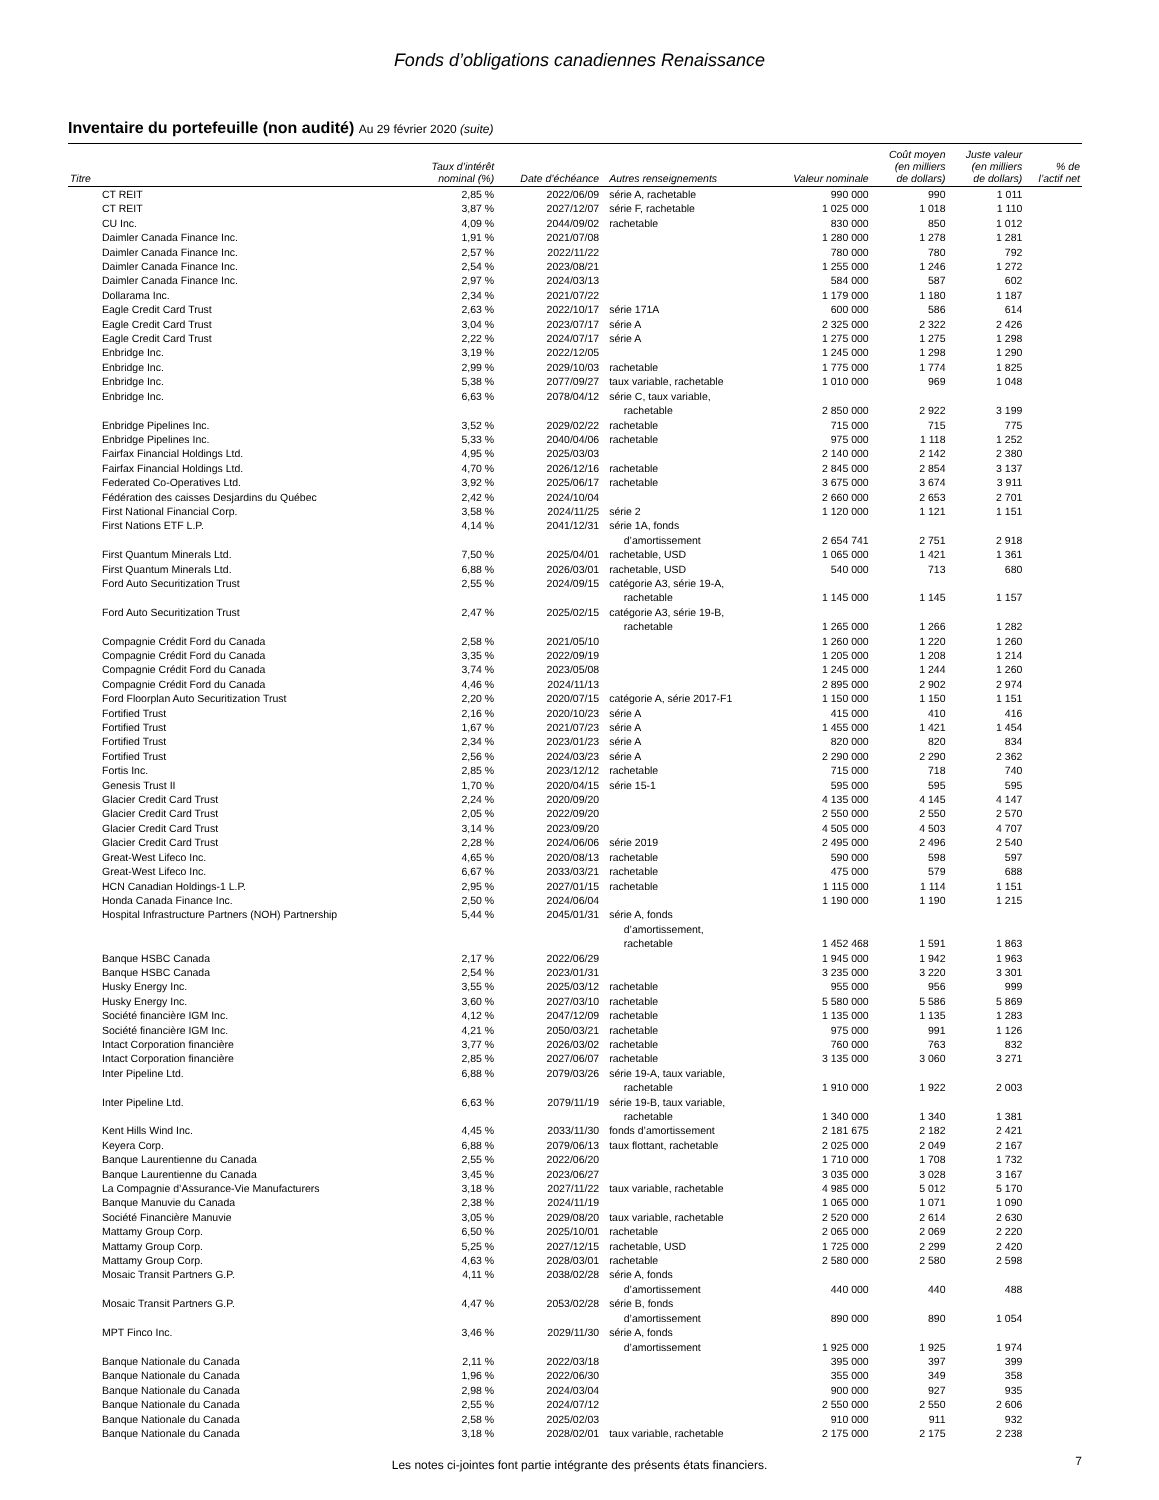Fonds d’obligations canadiennes Renaissance
Inventaire du portefeuille (non audité) Au 29 février 2020 (suite)
| Titre | Taux d’intérêt nominal (%) | Date d’échéance | Autres renseignements | Valeur nominale | Coût moyen (en milliers de dollars) | Juste valeur (en milliers de dollars) | % de l’actif net |
| --- | --- | --- | --- | --- | --- | --- | --- |
| CT REIT | 2,85 % | 2022/06/09 | série A, rachetable | 990 000 | 990 | 1 011 | |
| CT REIT | 3,87 % | 2027/12/07 | série F, rachetable | 1 025 000 | 1 018 | 1 110 | |
| CU Inc. | 4,09 % | 2044/09/02 | rachetable | 830 000 | 850 | 1 012 | |
| Daimler Canada Finance Inc. | 1,91 % | 2021/07/08 | | 1 280 000 | 1 278 | 1 281 | |
| Daimler Canada Finance Inc. | 2,57 % | 2022/11/22 | | 780 000 | 780 | 792 | |
| Daimler Canada Finance Inc. | 2,54 % | 2023/08/21 | | 1 255 000 | 1 246 | 1 272 | |
| Daimler Canada Finance Inc. | 2,97 % | 2024/03/13 | | 584 000 | 587 | 602 | |
| Dollarama Inc. | 2,34 % | 2021/07/22 | | 1 179 000 | 1 180 | 1 187 | |
| Eagle Credit Card Trust | 2,63 % | 2022/10/17 | série 171A | 600 000 | 586 | 614 | |
| Eagle Credit Card Trust | 3,04 % | 2023/07/17 | série A | 2 325 000 | 2 322 | 2 426 | |
| Eagle Credit Card Trust | 2,22 % | 2024/07/17 | série A | 1 275 000 | 1 275 | 1 298 | |
| Enbridge Inc. | 3,19 % | 2022/12/05 | | 1 245 000 | 1 298 | 1 290 | |
| Enbridge Inc. | 2,99 % | 2029/10/03 | rachetable | 1 775 000 | 1 774 | 1 825 | |
| Enbridge Inc. | 5,38 % | 2077/09/27 | taux variable, rachetable | 1 010 000 | 969 | 1 048 | |
| Enbridge Inc. | 6,63 % | 2078/04/12 | série C, taux variable, rachetable | 2 850 000 | 2 922 | 3 199 | |
| Enbridge Pipelines Inc. | 3,52 % | 2029/02/22 | rachetable | 715 000 | 715 | 775 | |
| Enbridge Pipelines Inc. | 5,33 % | 2040/04/06 | rachetable | 975 000 | 1 118 | 1 252 | |
| Fairfax Financial Holdings Ltd. | 4,95 % | 2025/03/03 | | 2 140 000 | 2 142 | 2 380 | |
| Fairfax Financial Holdings Ltd. | 4,70 % | 2026/12/16 | rachetable | 2 845 000 | 2 854 | 3 137 | |
| Federated Co-Operatives Ltd. | 3,92 % | 2025/06/17 | rachetable | 3 675 000 | 3 674 | 3 911 | |
| Fédération des caisses Desjardins du Québec | 2,42 % | 2024/10/04 | | 2 660 000 | 2 653 | 2 701 | |
| First National Financial Corp. | 3,58 % | 2024/11/25 | série 2 | 1 120 000 | 1 121 | 1 151 | |
| First Nations ETF L.P. | 4,14 % | 2041/12/31 | série 1A, fonds d’amortissement | 2 654 741 | 2 751 | 2 918 | |
| First Quantum Minerals Ltd. | 7,50 % | 2025/04/01 | rachetable, USD | 1 065 000 | 1 421 | 1 361 | |
| First Quantum Minerals Ltd. | 6,88 % | 2026/03/01 | rachetable, USD | 540 000 | 713 | 680 | |
| Ford Auto Securitization Trust | 2,55 % | 2024/09/15 | catégorie A3, série 19-A, rachetable | 1 145 000 | 1 145 | 1 157 | |
| Ford Auto Securitization Trust | 2,47 % | 2025/02/15 | catégorie A3, série 19-B, rachetable | 1 265 000 | 1 266 | 1 282 | |
| Compagnie Crédit Ford du Canada | 2,58 % | 2021/05/10 | | 1 260 000 | 1 220 | 1 260 | |
| Compagnie Crédit Ford du Canada | 3,35 % | 2022/09/19 | | 1 205 000 | 1 208 | 1 214 | |
| Compagnie Crédit Ford du Canada | 3,74 % | 2023/05/08 | | 1 245 000 | 1 244 | 1 260 | |
| Compagnie Crédit Ford du Canada | 4,46 % | 2024/11/13 | | 2 895 000 | 2 902 | 2 974 | |
| Ford Floorplan Auto Securitization Trust | 2,20 % | 2020/07/15 | catégorie A, série 2017-F1 | 1 150 000 | 1 150 | 1 151 | |
| Fortified Trust | 2,16 % | 2020/10/23 | série A | 415 000 | 410 | 416 | |
| Fortified Trust | 1,67 % | 2021/07/23 | série A | 1 455 000 | 1 421 | 1 454 | |
| Fortified Trust | 2,34 % | 2023/01/23 | série A | 820 000 | 820 | 834 | |
| Fortified Trust | 2,56 % | 2024/03/23 | série A | 2 290 000 | 2 290 | 2 362 | |
| Fortis Inc. | 2,85 % | 2023/12/12 | rachetable | 715 000 | 718 | 740 | |
| Genesis Trust II | 1,70 % | 2020/04/15 | série 15-1 | 595 000 | 595 | 595 | |
| Glacier Credit Card Trust | 2,24 % | 2020/09/20 | | 4 135 000 | 4 145 | 4 147 | |
| Glacier Credit Card Trust | 2,05 % | 2022/09/20 | | 2 550 000 | 2 550 | 2 570 | |
| Glacier Credit Card Trust | 3,14 % | 2023/09/20 | | 4 505 000 | 4 503 | 4 707 | |
| Glacier Credit Card Trust | 2,28 % | 2024/06/06 | série 2019 | 2 495 000 | 2 496 | 2 540 | |
| Great-West Lifeco Inc. | 4,65 % | 2020/08/13 | rachetable | 590 000 | 598 | 597 | |
| Great-West Lifeco Inc. | 6,67 % | 2033/03/21 | rachetable | 475 000 | 579 | 688 | |
| HCN Canadian Holdings-1 L.P. | 2,95 % | 2027/01/15 | rachetable | 1 115 000 | 1 114 | 1 151 | |
| Honda Canada Finance Inc. | 2,50 % | 2024/06/04 | | 1 190 000 | 1 190 | 1 215 | |
| Hospital Infrastructure Partners (NOH) Partnership | 5,44 % | 2045/01/31 | série A, fonds d’amortissement, rachetable | 1 452 468 | 1 591 | 1 863 | |
| Banque HSBC Canada | 2,17 % | 2022/06/29 | | 1 945 000 | 1 942 | 1 963 | |
| Banque HSBC Canada | 2,54 % | 2023/01/31 | | 3 235 000 | 3 220 | 3 301 | |
| Husky Energy Inc. | 3,55 % | 2025/03/12 | rachetable | 955 000 | 956 | 999 | |
| Husky Energy Inc. | 3,60 % | 2027/03/10 | rachetable | 5 580 000 | 5 586 | 5 869 | |
| Société financière IGM Inc. | 4,12 % | 2047/12/09 | rachetable | 1 135 000 | 1 135 | 1 283 | |
| Société financière IGM Inc. | 4,21 % | 2050/03/21 | rachetable | 975 000 | 991 | 1 126 | |
| Intact Corporation financière | 3,77 % | 2026/03/02 | rachetable | 760 000 | 763 | 832 | |
| Intact Corporation financière | 2,85 % | 2027/06/07 | rachetable | 3 135 000 | 3 060 | 3 271 | |
| Inter Pipeline Ltd. | 6,88 % | 2079/03/26 | série 19-A, taux variable, rachetable | 1 910 000 | 1 922 | 2 003 | |
| Inter Pipeline Ltd. | 6,63 % | 2079/11/19 | série 19-B, taux variable, rachetable | 1 340 000 | 1 340 | 1 381 | |
| Kent Hills Wind Inc. | 4,45 % | 2033/11/30 | fonds d’amortissement | 2 181 675 | 2 182 | 2 421 | |
| Keyera Corp. | 6,88 % | 2079/06/13 | taux flottant, rachetable | 2 025 000 | 2 049 | 2 167 | |
| Banque Laurentienne du Canada | 2,55 % | 2022/06/20 | | 1 710 000 | 1 708 | 1 732 | |
| Banque Laurentienne du Canada | 3,45 % | 2023/06/27 | | 3 035 000 | 3 028 | 3 167 | |
| La Compagnie d’Assurance-Vie Manufacturers | 3,18 % | 2027/11/22 | taux variable, rachetable | 4 985 000 | 5 012 | 5 170 | |
| Banque Manuvie du Canada | 2,38 % | 2024/11/19 | | 1 065 000 | 1 071 | 1 090 | |
| Société Financière Manuvie | 3,05 % | 2029/08/20 | taux variable, rachetable | 2 520 000 | 2 614 | 2 630 | |
| Mattamy Group Corp. | 6,50 % | 2025/10/01 | rachetable | 2 065 000 | 2 069 | 2 220 | |
| Mattamy Group Corp. | 5,25 % | 2027/12/15 | rachetable, USD | 1 725 000 | 2 299 | 2 420 | |
| Mattamy Group Corp. | 4,63 % | 2028/03/01 | rachetable | 2 580 000 | 2 580 | 2 598 | |
| Mosaic Transit Partners G.P. | 4,11 % | 2038/02/28 | série A, fonds d’amortissement | 440 000 | 440 | 488 | |
| Mosaic Transit Partners G.P. | 4,47 % | 2053/02/28 | série B, fonds d’amortissement | 890 000 | 890 | 1 054 | |
| MPT Finco Inc. | 3,46 % | 2029/11/30 | série A, fonds d’amortissement | 1 925 000 | 1 925 | 1 974 | |
| Banque Nationale du Canada | 2,11 % | 2022/03/18 | | 395 000 | 397 | 399 | |
| Banque Nationale du Canada | 1,96 % | 2022/06/30 | | 355 000 | 349 | 358 | |
| Banque Nationale du Canada | 2,98 % | 2024/03/04 | | 900 000 | 927 | 935 | |
| Banque Nationale du Canada | 2,55 % | 2024/07/12 | | 2 550 000 | 2 550 | 2 606 | |
| Banque Nationale du Canada | 2,58 % | 2025/02/03 | | 910 000 | 911 | 932 | |
| Banque Nationale du Canada | 3,18 % | 2028/02/01 | taux variable, rachetable | 2 175 000 | 2 175 | 2 238 | |
Les notes ci-jointes font partie intégrante des présents états financiers. 7